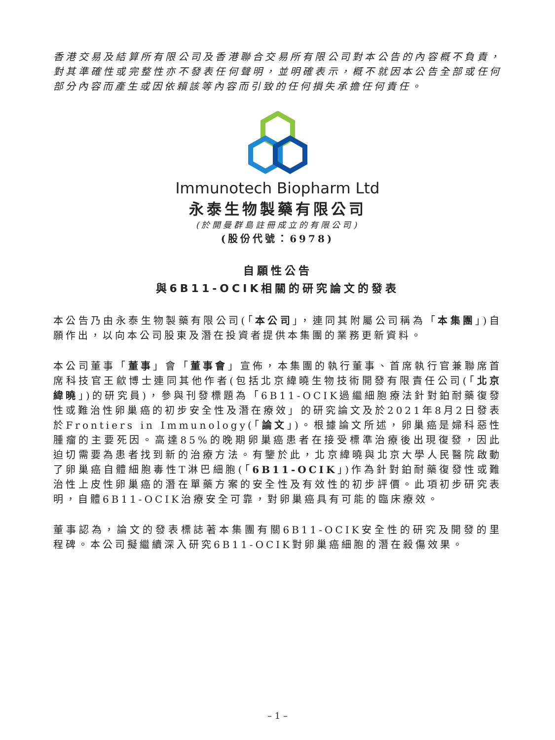香港交易及結算所有限公司及香港聯合交易所有限公司對本公告的內容概不負責，對其準確性或完整性亦不發表任何聲明，並明確表示，概不就因本公告全部或任何部分內容而產生或因依賴該等內容而引致的任何損失承擔任何責任。
Immunotech Biopharm Ltd
永泰生物製藥有限公司
(於開曼群島註冊成立的有限公司)
(股份代號：6978)
自願性公告
與6B11-OCIK相關的研究論文的發表
本公告乃由永泰生物製藥有限公司(「本公司」，連同其附屬公司稱為「本集團」)自願作出，以向本公司股東及潛在投資者提供本集團的業務更新資料。
本公司董事「董事」會「董事會」宣佈，本集團的執行董事、首席執行官兼聯席首席科技官王歈博士連同其他作者(包括北京緯曉生物技術開發有限責任公司(「北京緯曉」)的研究員)，參與刊發標題為「6B11-OCIK過繼細胞療法針對鉑耐藥復發性或難治性卵巢癌的初步安全性及潛在療效」的研究論文及於2021年8月2日發表於Frontiers in Immunology(「論文」)。根據論文所述，卵巢癌是婦科惡性腫瘤的主要死因。高達85%的晚期卵巢癌患者在接受標準治療後出現復發，因此迫切需要為患者找到新的治療方法。有鑒於此，北京緯曉與北京大學人民醫院啟動了卵巢癌自體細胞毒性T淋巴細胞(「6B11-OCIK」)作為針對鉑耐藥復發性或難治性上皮性卵巢癌的潛在單藥方案的安全性及有效性的初步評價。此項初步研究表明，自體6B11-OCIK治療安全可靠，對卵巢癌具有可能的臨床療效。
董事認為，論文的發表標誌著本集團有關6B11-OCIK安全性的研究及開發的里程碑。本公司擬繼續深入研究6B11-OCIK對卵巢癌細胞的潛在殺傷效果。
– 1 –